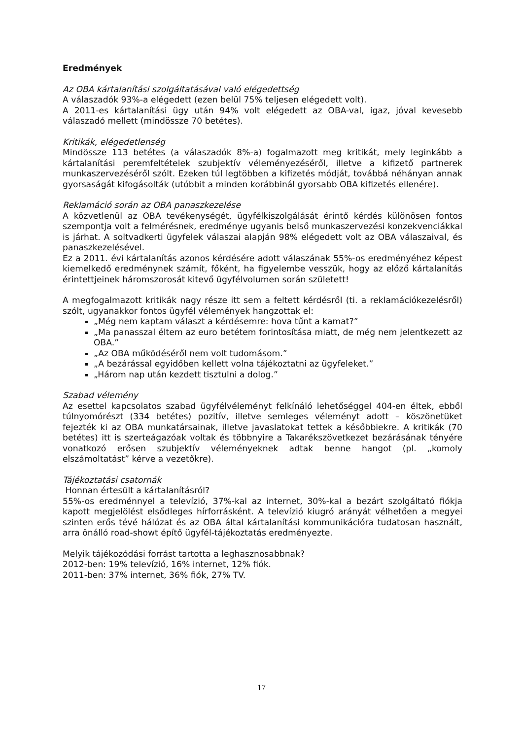Eredmények
Az OBA kártalanítási szolgáltatásával való elégedettség
A válaszadók 93%-a elégedett (ezen belül 75% teljesen elégedett volt).
A 2011-es kártalanítási ügy után 94% volt elégedett az OBA-val, igaz, jóval kevesebb válaszadó mellett (mindössze 70 betétes).
Kritikák, elégedetlenség
Mindössze 113 betétes (a válaszadók 8%-a) fogalmazott meg kritikát, mely leginkább a kártalanítási peremfeltételek szubjektív véleményezéséről, illetve a kifizető partnerek munkaszervezéséről szólt. Ezeken túl legtöbben a kifizetés módját, továbbá néhányan annak gyorsaságát kifogásolták (utóbbit a minden korábbinál gyorsabb OBA kifizetés ellenére).
Reklamáció során az OBA panaszkezelése
A közvetlenül az OBA tevékenységét, ügyfélkiszolgálását érintő kérdés különösen fontos szempontja volt a felmérésnek, eredménye ugyanis belső munkaszervezési konzekvenciákkal is járhat. A soltvadkerti ügyfelek válaszai alapján 98% elégedett volt az OBA válaszaival, és panaszkezelésével.
Ez a 2011. évi kártalanítás azonos kérdésére adott válaszának 55%-os eredményéhez képest kiemelkedő eredménynek számít, főként, ha figyelembe vesszük, hogy az előző kártalanítás érintettjeinek háromszorosát kitevő ügyfélvolumen során született!
A megfogalmazott kritikák nagy része itt sem a feltett kérdésről (ti. a reklamációkezelésről) szólt, ugyanakkor fontos ügyfél vélemények hangzottak el:
„Még nem kaptam választ a kérdésemre: hova tűnt a kamat?”
„Ma panasszal éltem az euro betétem forintosítása miatt, de még nem jelentkezett az OBA.”
„Az OBA működéséről nem volt tudomásom.”
„A bezárással egyidőben kellett volna tájékoztatni az ügyfeleket.”
„Három nap után kezdett tisztulni a dolog.”
Szabad vélemény
Az esettel kapcsolatos szabad ügyfélvéleményt felkínáló lehetőséggel 404-en éltek, ebből túlnyomórészt (334 betétes) pozitív, illetve semleges véleményt adott – köszönetüket fejezték ki az OBA munkatársainak, illetve javaslatokat tettek a későbbiekre. A kritikák (70 betétes) itt is szerteágazóak voltak és többnyire a Takarékszövetkezet bezárásának tényére vonatkozó erősen szubjektív véleményeknek adtak benne hangot (pl. „komoly elszámoltatást” kérve a vezetőkre).
Tájékoztatási csatornák
Honnan értesült a kártalanításról?
55%-os eredménnyel a televízió, 37%-kal az internet, 30%-kal a bezárt szolgáltató fiókja kapott megjelölést elsődleges hírforrásként. A televízió kiugró arányát vélhetően a megyei szinten erős tévé hálózat és az OBA által kártalanítási kommunikációra tudatosan használt, arra önálló road-showt építő ügyfél-tájékoztatás eredményezte.
Melyik tájékozódási forrást tartotta a leghasznosabbnak?
2012-ben: 19% televízió, 16% internet, 12% fiók.
2011-ben: 37% internet, 36% fiók, 27% TV.
17